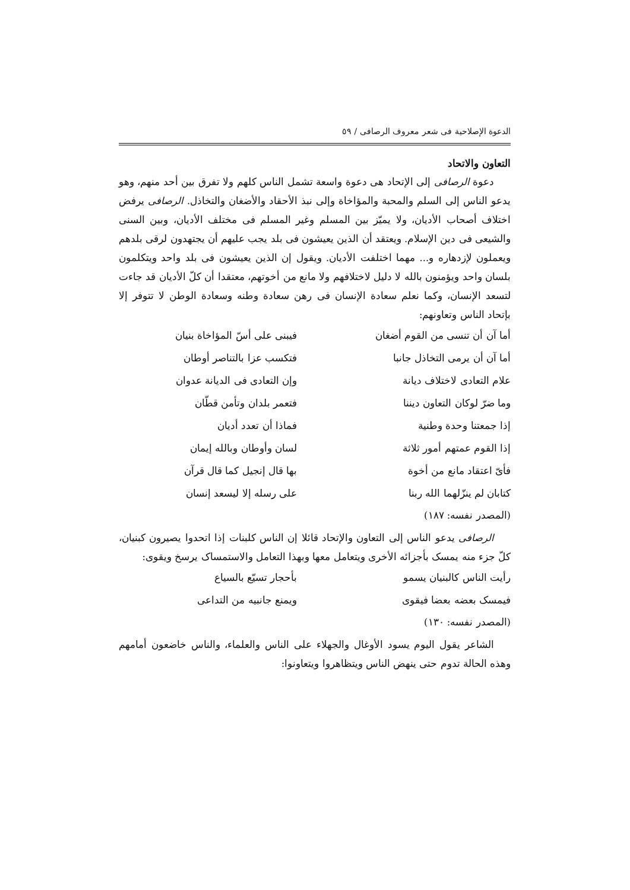الدعوة الإصلاحية فی شعر معروف الرصافی / ٥٩
التعاون والاتحاد
دعوة الرصافی إلی الإتحاد هی دعوة واسعة تشمل الناس كلهم ولا تفرق بين أحد منهم، وهو يدعو الناس إلی السلم والمحبة والمؤاخاة وإلی نبذ الأحقاد والأضغان والتخاذل. الرصافی يرفض اختلاف أصحاب الأديان، ولا يميّز بين المسلم وغير المسلم فی مختلف الأديان، وبين السنی والشيعی فی دين الإسلام. ويعتقد أن الذين يعيشون فی بلد يجب عليهم أن يجتهدون لرقی بلدهم ويعملون لإزدهاره و... مهما اختلفت الأديان. ويقول إن الذين يعيشون فی بلد واحد ويتكلمون بلسان واحد ويؤمنون بالله لا دليل لاختلافهم ولا مانع من أخوتهم، معتقدا أن كلّ الأديان قد جاءت لتسعد الإنسان، وكما نعلم سعادة الإنسان فی رهن سعادة وطنه وسعادة الوطن لا تتوفر إلا بإتحاد الناس وتعاونهم:
أما آن أن تنسی من القوم أضغان
فيبنی علی أسّ المؤاخاة بنيان
أما آن أن يرمی التخاذل جانبا
فتكسب عزا بالتناصر أوطان
علام التعادی لاختلاف ديانة
وإن التعادی فی الديانة عدوان
وما ضرّ لوكان التعاون ديننا
فتعمر بلدان وتأمن قطّان
إذا جمعتنا وحدة وطنية
فماذا أن تعدد أديان
إذا القوم عمتهم أمور ثلاثة
لسان وأوطان وبالله إيمان
فأیّ اعتقاد مانع من أخوة
بها قال إنجيل كما قال قرآن
كتابان لم ينزّلهما الله ربنا
علی رسله إلا ليسعد إنسان
(المصدر نفسه: ١٨٧)
الرصافی يدعو الناس إلی التعاون والإتحاد قائلا إن الناس كلبنات إذا اتحدوا يصيرون كبنيان، كلّ جزء منه يمسک بأجزائه الأخری ويتعامل معها وبهذا التعامل والاستمساک يرسخ ويقوی:
رأيت الناس كالبنيان يسمو
بأحجار تسيّع بالسياع
فيمسک بعضه بعضا فيقوی
ويمنع جانبيه من التداعی
(المصدر نفسه: ١٣٠)
الشاعر يقول اليوم يسود الأوغال والجهلاء علی الناس والعلماء، والناس خاضعون أمامهم وهذه الحالة تدوم حتی ينهض الناس ويتظاهروا ويتعاونوا: